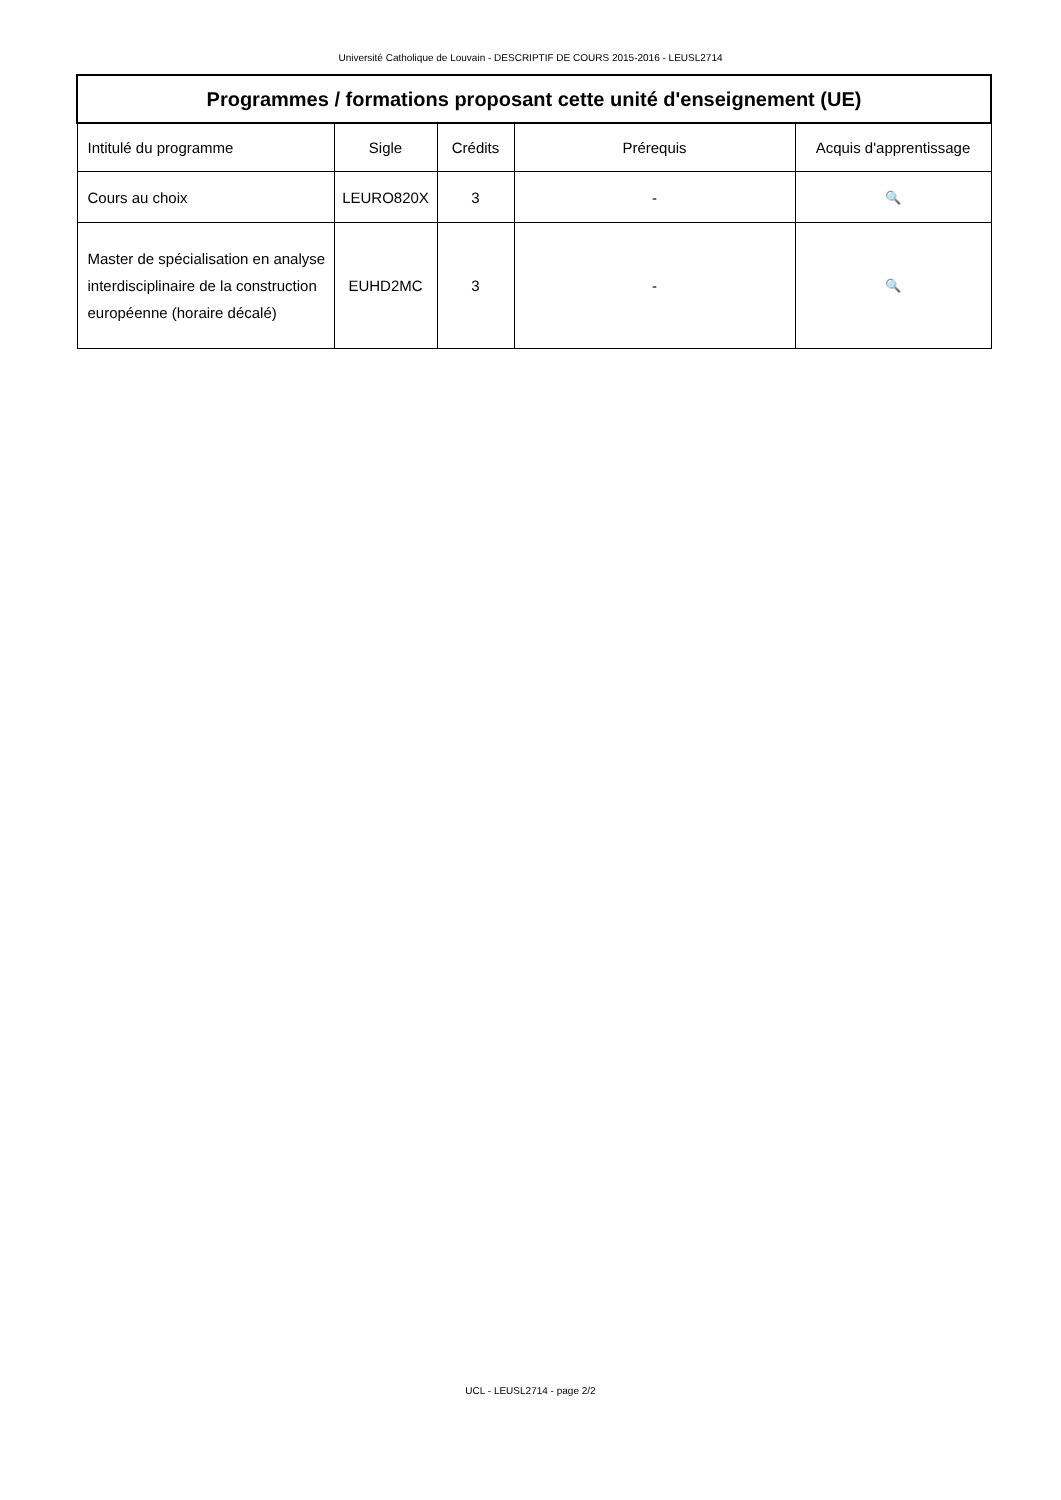Université Catholique de Louvain - DESCRIPTIF DE COURS 2015-2016 - LEUSL2714
| Programmes / formations proposant cette unité d'enseignement (UE) | | | | |
| --- | --- | --- | --- | --- |
| Intitulé du programme | Sigle | Crédits | Prérequis | Acquis d'apprentissage |
| Cours au choix | LEURO820X | 3 | - | 🔍 |
| Master de spécialisation en analyse interdisciplinaire de la construction européenne (horaire décalé) | EUHD2MC | 3 | - | 🔍 |
UCL - LEUSL2714 - page 2/2